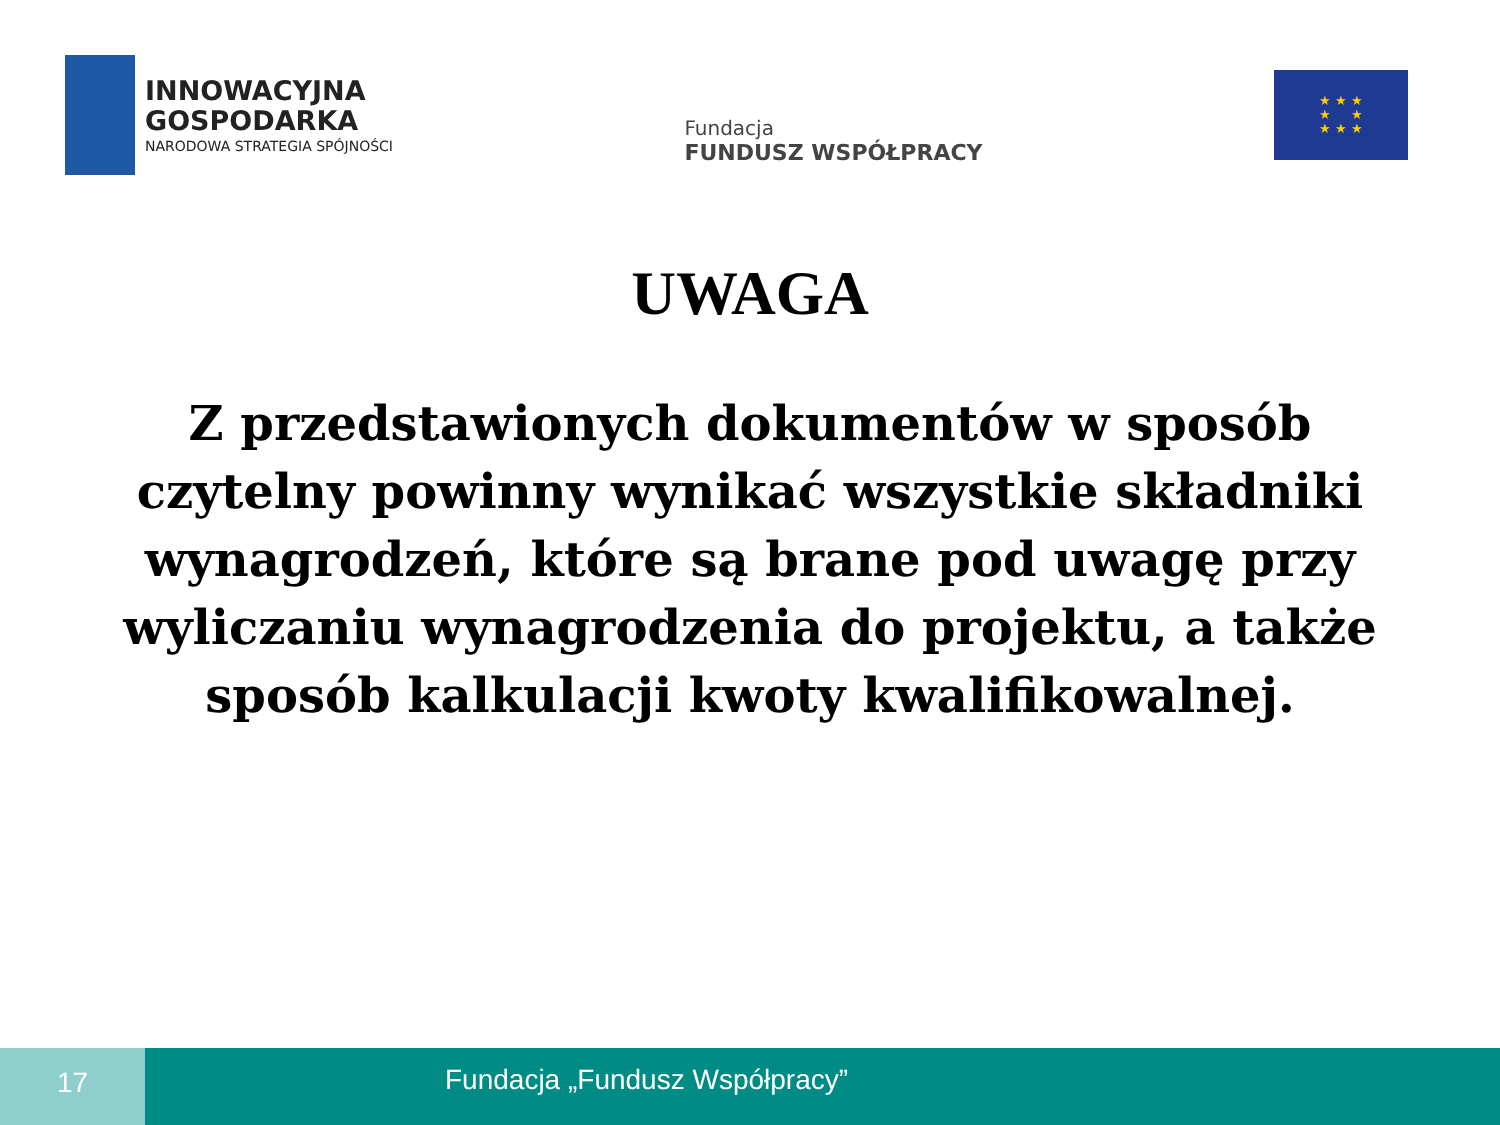INNOWACYJNA
GOSPODARKA
NARODOWA STRATEGIA SPÓJNOŚCI
Fundacja
FUNDUSZ WSPÓŁPRACY
★ ★ ★
★ ★
★ ★ ★
UWAGA
Z przedstawionych dokumentów w sposób czytelny powinny wynikać wszystkie składniki wynagrodzeń, które są brane pod uwagę przy wyliczaniu wynagrodzenia do projektu, a także sposób kalkulacji kwoty kwalifikowalnej.
17
Fundacja „Fundusz Współpracy”